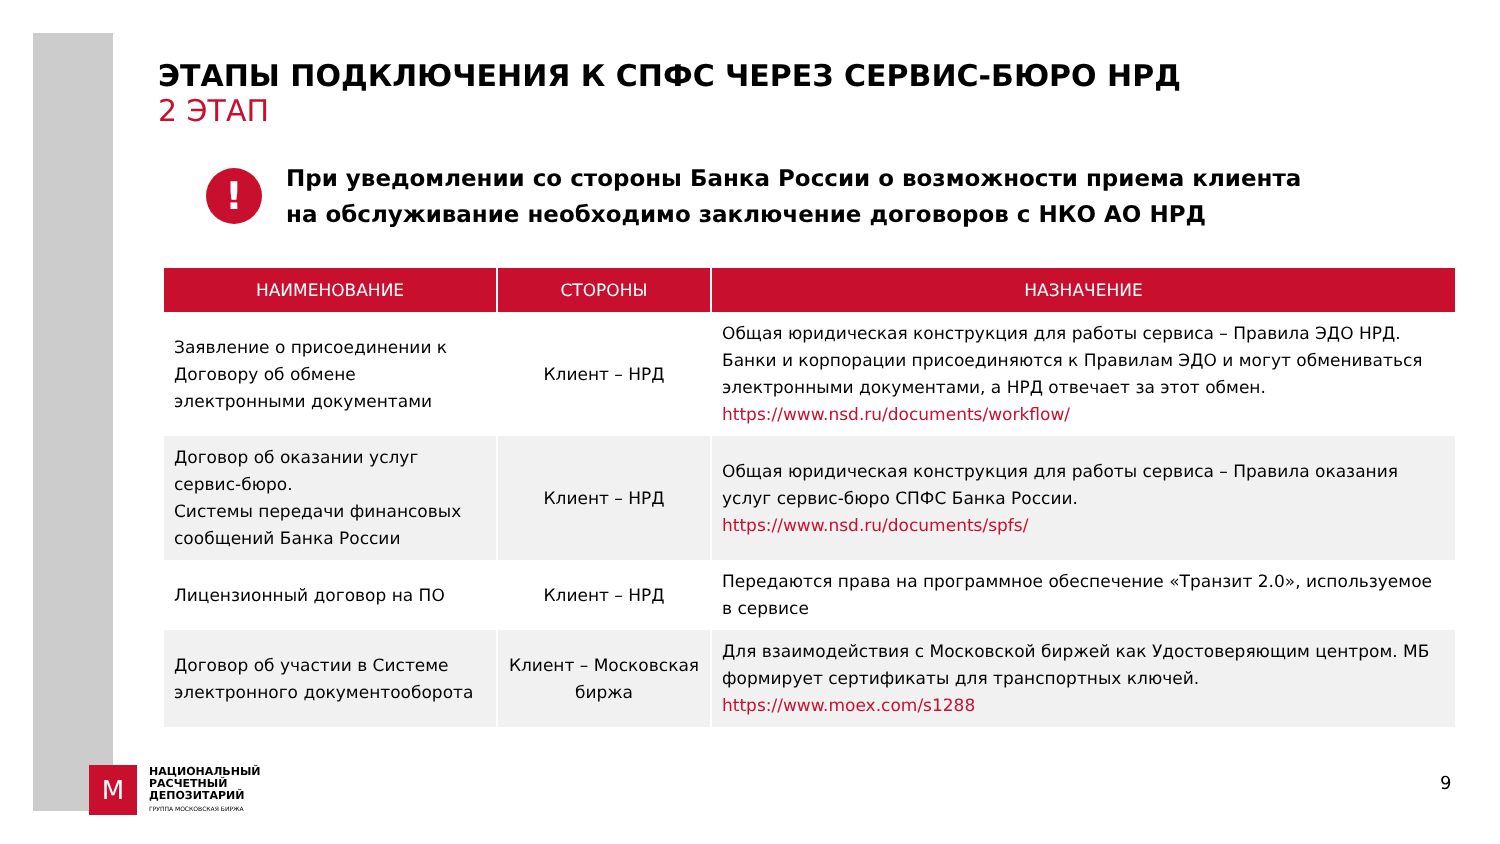ЭТАПЫ ПОДКЛЮЧЕНИЯ К СПФС ЧЕРЕЗ СЕРВИС-БЮРО НРД
2 ЭТАП
!
При уведомлении со стороны Банка России о возможности приема клиента
на обслуживание необходимо заключение договоров с НКО АО НРД
| НАИМЕНОВАНИЕ | СТОРОНЫ | НАЗНАЧЕНИЕ |
| --- | --- | --- |
| Заявление о присоединении к Договору об обмене электронными документами | Клиент – НРД | Общая юридическая конструкция для работы сервиса – Правила ЭДО НРД. Банки и корпорации присоединяются к Правилам ЭДО и могут обмениваться электронными документами, а НРД отвечает за этот обмен. https://www.nsd.ru/documents/workflow/ |
| Договор об оказании услуг сервис-бюро. Системы передачи финансовых сообщений Банка России | Клиент – НРД | Общая юридическая конструкция для работы сервиса – Правила оказания услуг сервис-бюро СПФС Банка России. https://www.nsd.ru/documents/spfs/ |
| Лицензионный договор на ПО | Клиент – НРД | Передаются права на программное обеспечение «Транзит 2.0», используемое в сервисе |
| Договор об участии в Системе электронного документооборота | Клиент – Московская биржа | Для взаимодействия с Московской биржей как Удостоверяющим центром. МБ формирует сертификаты для транспортных ключей. https://www.moex.com/s1288 |
M
НАЦИОНАЛЬНЫЙ
РАСЧЕТНЫЙ
ДЕПОЗИТАРИЙ
ГРУППА МОСКОВСКАЯ БИРЖА
9